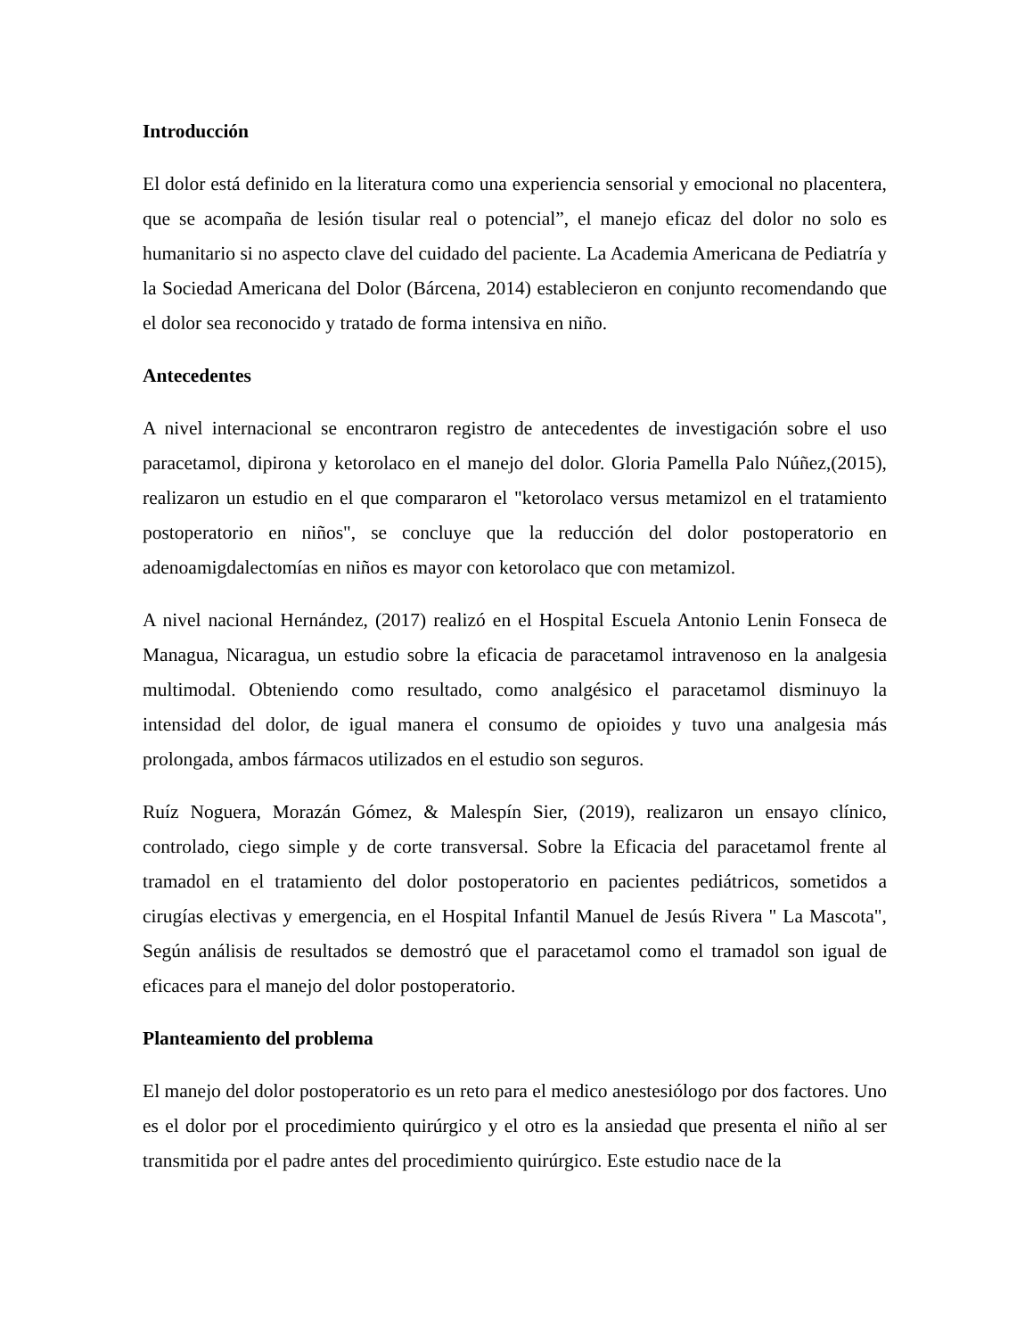Introducción
El dolor está definido en la literatura como una experiencia sensorial y emocional no placentera, que se acompaña de lesión tisular real o potencial”, el manejo eficaz del dolor no solo es humanitario si no aspecto clave del cuidado del paciente. La Academia Americana de Pediatría y la Sociedad Americana del Dolor (Bárcena, 2014) establecieron en conjunto recomendando que el dolor sea reconocido y tratado de forma intensiva en niño.
Antecedentes
A nivel internacional se encontraron registro de antecedentes de investigación sobre el uso paracetamol, dipirona y ketorolaco en el manejo del dolor. Gloria Pamella Palo Núñez,(2015), realizaron un estudio en el que compararon el "ketorolaco versus metamizol en el tratamiento postoperatorio en niños", se concluye que la reducción del dolor postoperatorio en adenoamigdalectomías en niños es mayor con ketorolaco que con metamizol.
A nivel nacional Hernández, (2017) realizó en el Hospital Escuela Antonio Lenin Fonseca de Managua, Nicaragua, un estudio sobre la eficacia de paracetamol intravenoso en la analgesia multimodal. Obteniendo como resultado, como analgésico el paracetamol disminuyo la intensidad del dolor, de igual manera el consumo de opioides y tuvo una analgesia más prolongada, ambos fármacos utilizados en el estudio son seguros.
Ruíz Noguera, Morazán Gómez, & Malespín Sier, (2019), realizaron un ensayo clínico, controlado, ciego simple y de corte transversal. Sobre la Eficacia del paracetamol frente al tramadol en el tratamiento del dolor postoperatorio en pacientes pediátricos, sometidos a cirugías electivas y emergencia, en el Hospital Infantil Manuel de Jesús Rivera " La Mascota", Según análisis de resultados se demostró que el paracetamol como el tramadol son igual de eficaces para el manejo del dolor postoperatorio.
Planteamiento del problema
El manejo del dolor postoperatorio es un reto para el medico anestesiólogo por dos factores. Uno es el dolor por el procedimiento quirúrgico y el otro es la ansiedad que presenta el niño al ser transmitida por el padre antes del procedimiento quirúrgico. Este estudio nace de la